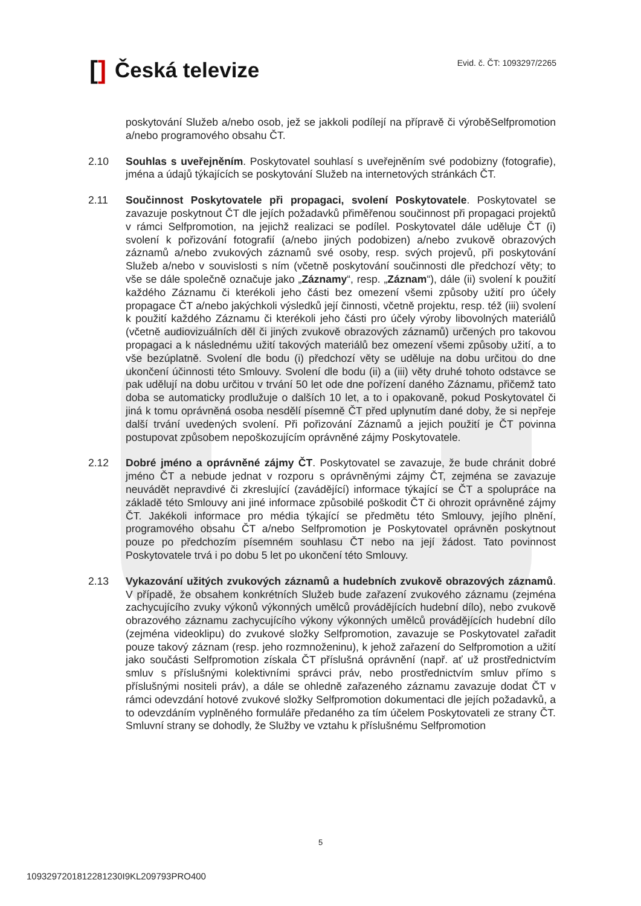[] Česká televize
Evid. č. ČT: 1093297/2265
poskytování Služeb a/nebo osob, jež se jakkoli podílejí na přípravě či výroběSelfpromotion a/nebo programového obsahu ČT.
2.10 Souhlas s uveřejněním. Poskytovatel souhlasí s uveřejněním své podobizny (fotografie), jména a údajů týkajících se poskytování Služeb na internetových stránkách ČT.
2.11 Součinnost Poskytovatele při propagaci, svolení Poskytovatele. Poskytovatel se zavazuje poskytnout ČT dle jejích požadavků přiměřenou součinnost při propagaci projektů v rámci Selfpromotion, na jejichž realizaci se podílel. Poskytovatel dále uděluje ČT (i) svolení k pořizování fotografií (a/nebo jiných podobizen) a/nebo zvukově obrazových záznamů a/nebo zvukových záznamů své osoby, resp. svých projevů, při poskytování Služeb a/nebo v souvislosti s ním (včetně poskytování součinnosti dle předchozí věty; to vše se dále společně označuje jako „Záznamy“, resp. „Záznam“), dále (ii) svolení k použití každého Záznamu či kterékoli jeho části bez omezení všemi způsoby užití pro účely propagace ČT a/nebo jakýchkoli výsledků její činnosti, včetně projektu, resp. též (iii) svolení k použití každého Záznamu či kterékoli jeho části pro účely výroby libovolných materiálů (včetně audiovizuálních děl či jiných zvukově obrazových záznamů) určených pro takovou propagaci a k následnému užití takových materiálů bez omezení všemi způsoby užití, a to vše bezúplatně. Svolení dle bodu (i) předchozí věty se uděluje na dobu určitou do dne ukončení účinnosti této Smlouvy. Svolení dle bodu (ii) a (iii) věty druhé tohoto odstavce se pak udělují na dobu určitou v trvání 50 let ode dne pořízení daného Záznamu, přičemž tato doba se automaticky prodlužuje o dalších 10 let, a to i opakovaně, pokud Poskytovatel či jiná k tomu oprávněná osoba nesdělí písemně ČT před uplynutím dané doby, že si nepřeje další trvání uvedených svolení. Při pořizování Záznamů a jejich použití je ČT povinna postupovat způsobem nepoškozujícím oprávněné zájmy Poskytovatele.
2.12 Dobré jméno a oprávněné zájmy ČT. Poskytovatel se zavazuje, že bude chránit dobré jméno ČT a nebude jednat v rozporu s oprávněnými zájmy ČT, zejména se zavazuje neuvádět nepravdivé či zkreslující (zavádějící) informace týkající se ČT a spolupráce na základě této Smlouvy ani jiné informace způsobilé poškodit ČT či ohrozit oprávněné zájmy ČT. Jakékoli informace pro média týkající se předmětu této Smlouvy, jejího plnění, programového obsahu ČT a/nebo Selfpromotion je Poskytovatel oprávněn poskytnout pouze po předchozím písemném souhlasu ČT nebo na její žádost. Tato povinnost Poskytovatele trvá i po dobu 5 let po ukončení této Smlouvy.
2.13 Vykazování užitých zvukových záznamů a hudebních zvukově obrazových záznamů. V případě, že obsahem konkrétních Služeb bude zařazení zvukového záznamu (zejména zachycujícího zvuky výkonů výkonných umělců provádějících hudební dílo), nebo zvukově obrazového záznamu zachycujícího výkony výkonných umělců provádějících hudební dílo (zejména videoklipu) do zvukové složky Selfpromotion, zavazuje se Poskytovatel zařadit pouze takový záznam (resp. jeho rozmnoženinu), k jehož zařazení do Selfpromotion a užití jako součásti Selfpromotion získala ČT příslušná oprávnění (např. ať už prostřednictvím smluv s příslušnými kolektivními správci práv, nebo prostřednictvím smluv přímo s příslušnými nositeli práv), a dále se ohledně zařazeného záznamu zavazuje dodat ČT v rámci odevzdání hotové zvukové složky Selfpromotion dokumentaci dle jejích požadavků, a to odevzdáním vyplněného formuláře předaného za tím účelem Poskytovateli ze strany ČT. Smluvní strany se dohodly, že Služby ve vztahu k příslušnému Selfpromotion
5
1093297201812281230I9KL209793PRO400